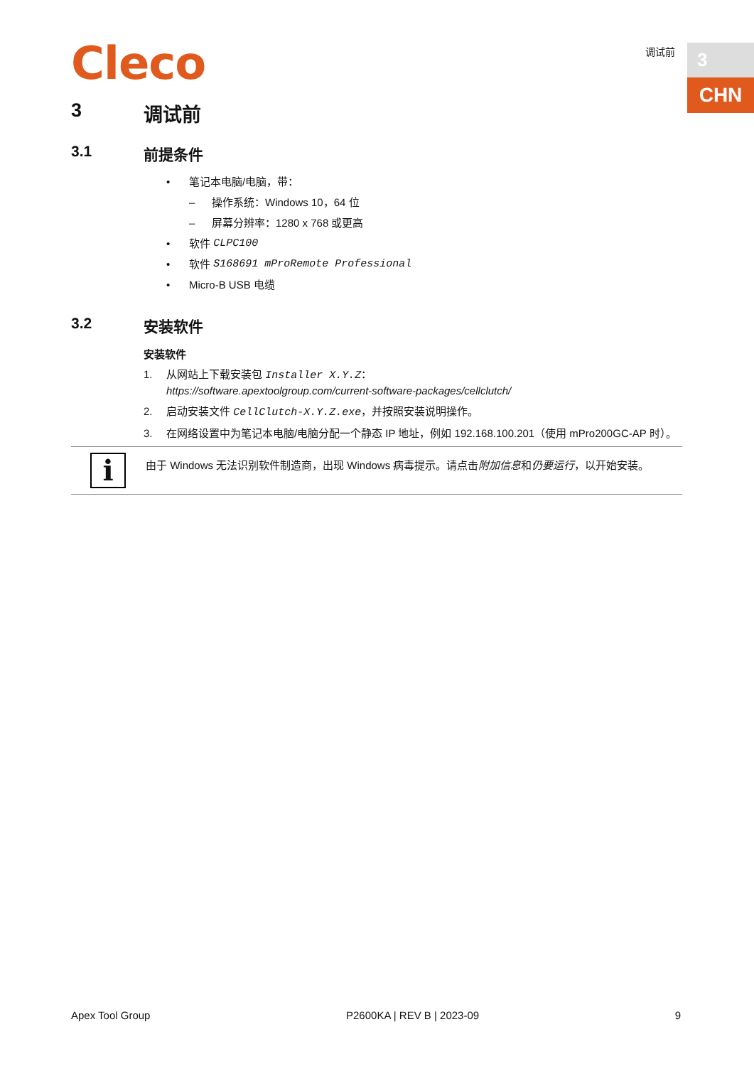Cleco 调试前 3
CHN
3 调试前
3.1 前提条件
• 笔记本电脑/电脑，带：
– 操作系统：Windows 10，64 位
– 屏幕分辨率：1280 x 768 或更高
• 软件 CLPC100
• 软件 S168691 mProRemote Professional
• Micro-B USB 电缆
3.2 安装软件
安装软件
1. 从网站上下载安装包 Installer X.Y.Z：
https://software.apextoolgroup.com/current-software-packages/cellclutch/
2. 启动安装文件 CellClutch-X.Y.Z.exe，并按照安装说明操作。
3. 在网络设置中为笔记本电脑/电脑分配一个静态 IP 地址，例如 192.168.100.201（使用 mPro200GC-AP 时）。
i
由于 Windows 无法识别软件制造商，出现 Windows 病毒提示。请点击附加信息和仍要运行，以开始安装。
Apex Tool Group P2600KA | REV B | 2023-09 9